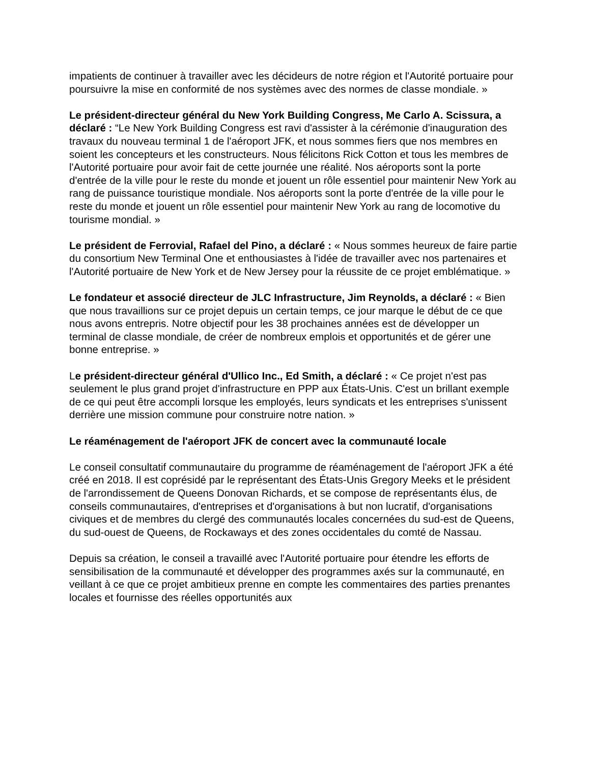impatients de continuer à travailler avec les décideurs de notre région et l'Autorité portuaire pour poursuivre la mise en conformité de nos systèmes avec des normes de classe mondiale. »
Le président-directeur général du New York Building Congress, Me Carlo A. Scissura, a déclaré : “Le New York Building Congress est ravi d'assister à la cérémonie d'inauguration des travaux du nouveau terminal 1 de l'aéroport JFK, et nous sommes fiers que nos membres en soient les concepteurs et les constructeurs. Nous félicitons Rick Cotton et tous les membres de l'Autorité portuaire pour avoir fait de cette journée une réalité. Nos aéroports sont la porte d'entrée de la ville pour le reste du monde et jouent un rôle essentiel pour maintenir New York au rang de puissance touristique mondiale. Nos aéroports sont la porte d'entrée de la ville pour le reste du monde et jouent un rôle essentiel pour maintenir New York au rang de locomotive du tourisme mondial. »
Le président de Ferrovial, Rafael del Pino, a déclaré : « Nous sommes heureux de faire partie du consortium New Terminal One et enthousiastes à l'idée de travailler avec nos partenaires et l'Autorité portuaire de New York et de New Jersey pour la réussite de ce projet emblématique. »
Le fondateur et associé directeur de JLC Infrastructure, Jim Reynolds, a déclaré : « Bien que nous travaillions sur ce projet depuis un certain temps, ce jour marque le début de ce que nous avons entrepris. Notre objectif pour les 38 prochaines années est de développer un terminal de classe mondiale, de créer de nombreux emplois et opportunités et de gérer une bonne entreprise. »
Le président-directeur général d'Ullico Inc., Ed Smith, a déclaré : « Ce projet n'est pas seulement le plus grand projet d'infrastructure en PPP aux États-Unis. C'est un brillant exemple de ce qui peut être accompli lorsque les employés, leurs syndicats et les entreprises s'unissent derrière une mission commune pour construire notre nation. »
Le réaménagement de l'aéroport JFK de concert avec la communauté locale
Le conseil consultatif communautaire du programme de réaménagement de l'aéroport JFK a été créé en 2018. Il est coprésidé par le représentant des États-Unis Gregory Meeks et le président de l'arrondissement de Queens Donovan Richards, et se compose de représentants élus, de conseils communautaires, d'entreprises et d'organisations à but non lucratif, d'organisations civiques et de membres du clergé des communautés locales concernées du sud-est de Queens, du sud-ouest de Queens, de Rockaways et des zones occidentales du comté de Nassau.
Depuis sa création, le conseil a travaillé avec l'Autorité portuaire pour étendre les efforts de sensibilisation de la communauté et développer des programmes axés sur la communauté, en veillant à ce que ce projet ambitieux prenne en compte les commentaires des parties prenantes locales et fournisse des réelles opportunités aux